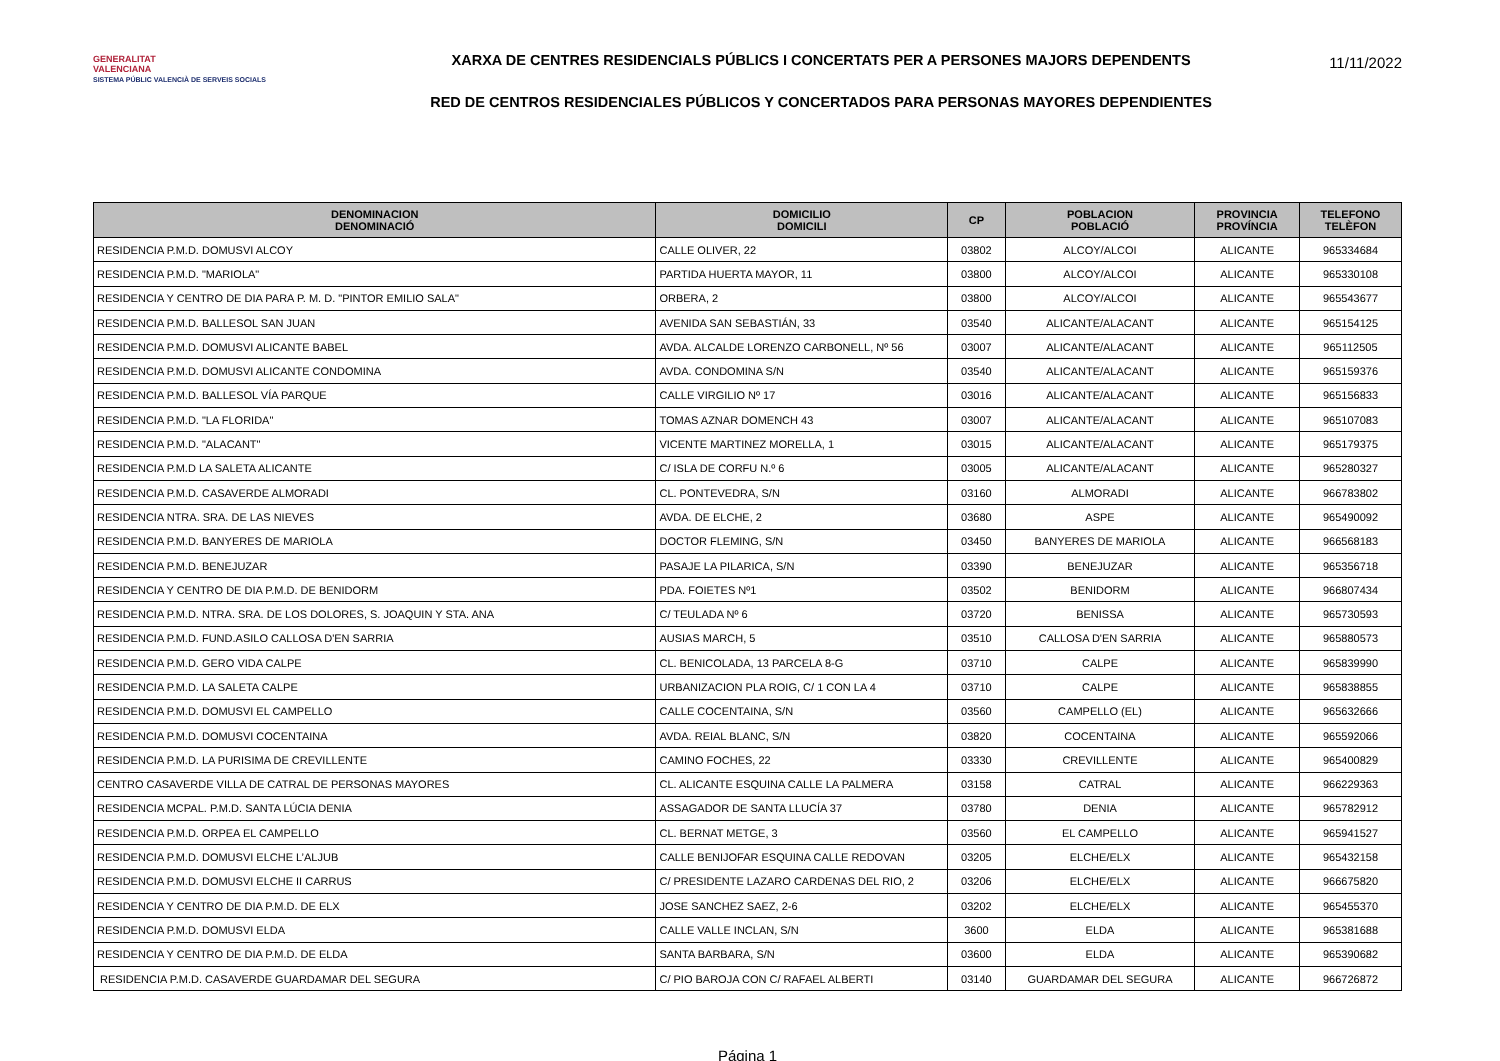GENERALITAT
VALENCIANA
SISTEMA PÚBLIC VALENCIÀ DE SERVEIS SOCIALS
XARXA DE CENTRES RESIDENCIALS PÚBLICS I CONCERTATS PER A PERSONES MAJORS DEPENDENTS
RED DE CENTROS RESIDENCIALES PÚBLICOS Y CONCERTADOS PARA PERSONAS MAYORES DEPENDIENTES
11/11/2022
| DENOMINACION DENOMINACIÓ | DOMICILIO DOMICILI | CP | POBLACION POBLACIÓ | PROVINCIA PROVÍNCIA | TELEFONO TELÈFON |
| --- | --- | --- | --- | --- | --- |
| RESIDENCIA P.M.D. DOMUSVI ALCOY | CALLE OLIVER, 22 | 03802 | ALCOY/ALCOI | ALICANTE | 965334684 |
| RESIDENCIA P.M.D. "MARIOLA" | PARTIDA HUERTA MAYOR, 11 | 03800 | ALCOY/ALCOI | ALICANTE | 965330108 |
| RESIDENCIA Y CENTRO DE DIA PARA P. M. D. "PINTOR EMILIO SALA" | ORBERA, 2 | 03800 | ALCOY/ALCOI | ALICANTE | 965543677 |
| RESIDENCIA P.M.D. BALLESOL SAN JUAN | AVENIDA SAN SEBASTIÁN, 33 | 03540 | ALICANTE/ALACANT | ALICANTE | 965154125 |
| RESIDENCIA P.M.D. DOMUSVI ALICANTE BABEL | AVDA. ALCALDE LORENZO CARBONELL, Nº 56 | 03007 | ALICANTE/ALACANT | ALICANTE | 965112505 |
| RESIDENCIA P.M.D. DOMUSVI ALICANTE CONDOMINA | AVDA. CONDOMINA S/N | 03540 | ALICANTE/ALACANT | ALICANTE | 965159376 |
| RESIDENCIA P.M.D. BALLESOL VÍA PARQUE | CALLE VIRGILIO Nº 17 | 03016 | ALICANTE/ALACANT | ALICANTE | 965156833 |
| RESIDENCIA P.M.D. "LA FLORIDA" | TOMAS AZNAR DOMENCH 43 | 03007 | ALICANTE/ALACANT | ALICANTE | 965107083 |
| RESIDENCIA P.M.D. "ALACANT" | VICENTE MARTINEZ MORELLA, 1 | 03015 | ALICANTE/ALACANT | ALICANTE | 965179375 |
| RESIDENCIA P.M.D LA SALETA ALICANTE | C/ ISLA DE CORFU N.º 6 | 03005 | ALICANTE/ALACANT | ALICANTE | 965280327 |
| RESIDENCIA P.M.D. CASAVERDE ALMORADI | CL. PONTEVEDRA, S/N | 03160 | ALMORADI | ALICANTE | 966783802 |
| RESIDENCIA NTRA. SRA. DE LAS NIEVES | AVDA. DE ELCHE, 2 | 03680 | ASPE | ALICANTE | 965490092 |
| RESIDENCIA P.M.D. BANYERES DE MARIOLA | DOCTOR FLEMING, S/N | 03450 | BANYERES DE MARIOLA | ALICANTE | 966568183 |
| RESIDENCIA P.M.D. BENEJUZAR | PASAJE LA PILARICA, S/N | 03390 | BENEJUZAR | ALICANTE | 965356718 |
| RESIDENCIA Y CENTRO DE DIA P.M.D. DE BENIDORM | PDA. FOIETES Nº1 | 03502 | BENIDORM | ALICANTE | 966807434 |
| RESIDENCIA P.M.D. NTRA. SRA. DE LOS DOLORES, S. JOAQUIN Y STA. ANA | C/ TEULADA Nº 6 | 03720 | BENISSA | ALICANTE | 965730593 |
| RESIDENCIA P.M.D. FUND.ASILO CALLOSA D'EN SARRIA | AUSIAS MARCH, 5 | 03510 | CALLOSA D'EN SARRIA | ALICANTE | 965880573 |
| RESIDENCIA P.M.D. GERO VIDA CALPE | CL. BENICOLADA, 13 PARCELA 8-G | 03710 | CALPE | ALICANTE | 965839990 |
| RESIDENCIA P.M.D. LA SALETA CALPE | URBANIZACION PLA ROIG, C/ 1 CON LA 4 | 03710 | CALPE | ALICANTE | 965838855 |
| RESIDENCIA P.M.D. DOMUSVI EL CAMPELLO | CALLE COCENTAINA, S/N | 03560 | CAMPELLO (EL) | ALICANTE | 965632666 |
| RESIDENCIA P.M.D. DOMUSVI COCENTAINA | AVDA. REIAL BLANC, S/N | 03820 | COCENTAINA | ALICANTE | 965592066 |
| RESIDENCIA P.M.D. LA PURISIMA DE CREVILLENTE | CAMINO FOCHES, 22 | 03330 | CREVILLENTE | ALICANTE | 965400829 |
| CENTRO CASAVERDE VILLA DE CATRAL DE PERSONAS MAYORES | CL. ALICANTE ESQUINA CALLE LA PALMERA | 03158 | CATRAL | ALICANTE | 966229363 |
| RESIDENCIA MCPAL. P.M.D. SANTA LÚCIA DENIA | ASSAGADOR DE SANTA LLUCÍA 37 | 03780 | DENIA | ALICANTE | 965782912 |
| RESIDENCIA P.M.D. ORPEA EL CAMPELLO | CL. BERNAT METGE, 3 | 03560 | EL CAMPELLO | ALICANTE | 965941527 |
| RESIDENCIA P.M.D. DOMUSVI ELCHE L’ALJUB | CALLE BENIJOFAR ESQUINA CALLE REDOVAN | 03205 | ELCHE/ELX | ALICANTE | 965432158 |
| RESIDENCIA P.M.D. DOMUSVI ELCHE II CARRUS | C/ PRESIDENTE LAZARO CARDENAS DEL RIO, 2 | 03206 | ELCHE/ELX | ALICANTE | 966675820 |
| RESIDENCIA Y CENTRO DE DIA P.M.D. DE ELX | JOSE SANCHEZ SAEZ, 2-6 | 03202 | ELCHE/ELX | ALICANTE | 965455370 |
| RESIDENCIA P.M.D. DOMUSVI ELDA | CALLE VALLE INCLAN, S/N | 3600 | ELDA | ALICANTE | 965381688 |
| RESIDENCIA Y CENTRO DE DIA P.M.D. DE ELDA | SANTA BARBARA, S/N | 03600 | ELDA | ALICANTE | 965390682 |
| RESIDENCIA P.M.D. CASAVERDE GUARDAMAR DEL SEGURA | C/ PIO BAROJA CON C/ RAFAEL ALBERTI | 03140 | GUARDAMAR DEL SEGURA | ALICANTE | 966726872 |
Página 1